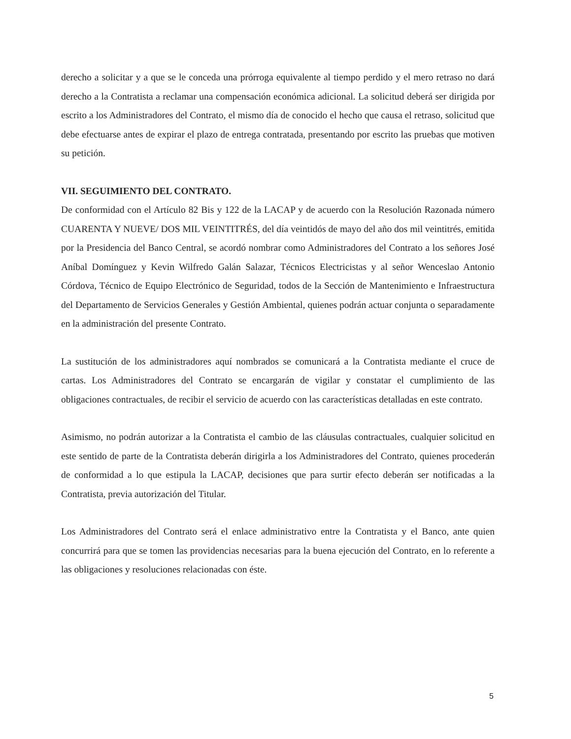derecho a solicitar y a que se le conceda una prórroga equivalente al tiempo perdido y el mero retraso no dará derecho a la Contratista a reclamar una compensación económica adicional. La solicitud deberá ser dirigida por escrito a los Administradores del Contrato, el mismo día de conocido el hecho que causa el retraso, solicitud que debe efectuarse antes de expirar el plazo de entrega contratada, presentando por escrito las pruebas que motiven su petición.
VII. SEGUIMIENTO DEL CONTRATO.
De conformidad con el Artículo 82 Bis y 122 de la LACAP y de acuerdo con la Resolución Razonada número CUARENTA Y NUEVE/ DOS MIL VEINTITRÉS, del día veintidós de mayo del año dos mil veintitrés, emitida por la Presidencia del Banco Central, se acordó nombrar como Administradores del Contrato a los señores José Aníbal Domínguez y Kevin Wilfredo Galán Salazar, Técnicos Electricistas y al señor Wenceslao Antonio Córdova, Técnico de Equipo Electrónico de Seguridad, todos de la Sección de Mantenimiento e Infraestructura del Departamento de Servicios Generales y Gestión Ambiental, quienes podrán actuar conjunta o separadamente en la administración del presente Contrato.
La sustitución de los administradores aquí nombrados se comunicará a la Contratista mediante el cruce de cartas. Los Administradores del Contrato se encargarán de vigilar y constatar el cumplimiento de las obligaciones contractuales, de recibir el servicio de acuerdo con las características detalladas en este contrato.
Asimismo, no podrán autorizar a la Contratista el cambio de las cláusulas contractuales, cualquier solicitud en este sentido de parte de la Contratista deberán dirigirla a los Administradores del Contrato, quienes procederán de conformidad a lo que estipula la LACAP, decisiones que para surtir efecto deberán ser notificadas a la Contratista, previa autorización del Titular.
Los Administradores del Contrato será el enlace administrativo entre la Contratista y el Banco, ante quien concurrirá para que se tomen las providencias necesarias para la buena ejecución del Contrato, en lo referente a las obligaciones y resoluciones relacionadas con éste.
5